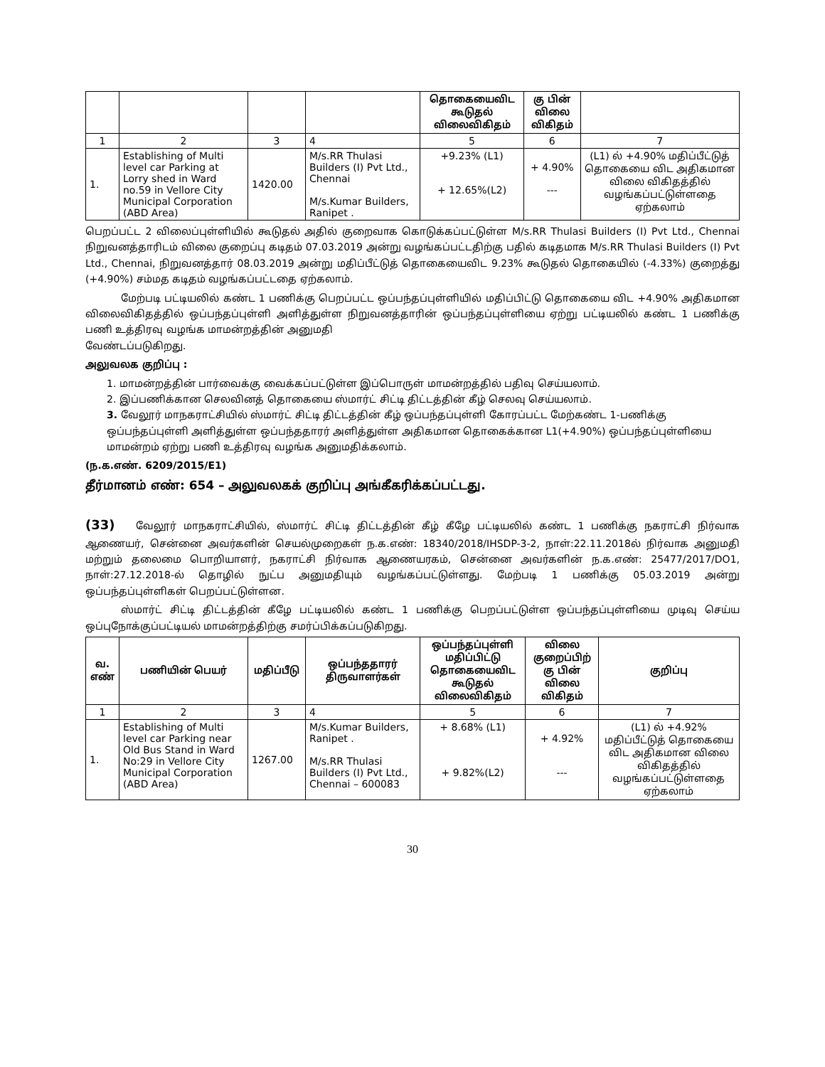| | | | | தொகையைவிட கூடுதல் விலைவிகிதம் | கு பின் விலை விகிதம் | |
| 1 | 2 | 3 | 4 | 5 | 6 | 7 |
| 1. | Establishing of Multi level car Parking at Lorry shed in Ward no.59 in Vellore City Municipal Corporation (ABD Area) | 1420.00 | M/s.RR Thulasi Builders (I) Pvt Ltd., Chennai M/s.Kumar Builders, Ranipet . | +9.23% (L1) + 12.65%(L2) | + 4.90% --- | (L1) ல் +4.90% மதிப்பீட்டுத் தொகையை விட அதிகமான விலை விகிதத்தில் வழங்கப்பட்டுள்ளதை ஏற்கலாம் |
பெறப்பட்ட 2 விலைப்புள்ளியில் கூடுதல் அதில் குறைவாக கொடுக்கப்பட்டுள்ள M/s.RR Thulasi Builders (I) Pvt Ltd., Chennai நிறுவனத்தாரிடம் விலை குறைப்பு கடிதம் 07.03.2019 அன்று வழங்கப்பட்டதிற்கு பதில் கடிதமாக M/s.RR Thulasi Builders (I) Pvt Ltd., Chennai, நிறுவனத்தார் 08.03.2019 அன்று மதிப்பீட்டுத் தொகையைவிட 9.23% கூடுதல் தொகையில் (-4.33%) குறைத்து (+4.90%) சம்மத கடிதம் வழங்கப்பட்டதை ஏற்கலாம்.
மேற்படி பட்டியலில் கண்ட 1 பணிக்கு பெறப்பட்ட ஒப்பந்தப்புள்ளியில் மதிப்பிட்டு தொகையை விட +4.90% அதிகமான விலைவிகிதத்தில் ஒப்பந்தப்புள்ளி அளித்துள்ள நிறுவனத்தாரின் ஒப்பந்தப்புள்ளியை ஏற்று பட்டியலில் கண்ட 1 பணிக்கு பணி உத்திரவு வழங்க மாமன்றத்தின் அனுமதி
வேண்டப்படுகிறது.
அலுவலக குறிப்பு :
1. மாமன்றத்தின் பார்வைக்கு வைக்கப்பட்டுள்ள இப்பொருள் மாமன்றத்தில் பதிவு செய்யலாம்.
2. இப்பணிக்கான செலவினத் தொகையை ஸ்மார்ட் சிட்டி திட்டத்தின் கீழ் செலவு செய்யலாம்.
3. வேலூர் மாநகராட்சியில் ஸ்மார்ட் சிட்டி திட்டத்தின் கீழ் ஒப்பந்தப்புள்ளி கோரப்பட்ட மேற்கண்ட 1-பணிக்கு ஒப்பந்தப்புள்ளி அளித்துள்ள ஒப்பந்ததாரர் அளித்துள்ள அதிகமான தொகைக்கான L1(+4.90%) ஒப்பந்தப்புள்ளியை மாமன்றம் ஏற்று பணி உத்திரவு வழங்க அனுமதிக்கலாம்.
(ந.க.எண். 6209/2015/E1)
தீர்மானம் எண்: 654 – அலுவலகக் குறிப்பு அங்கீகரிக்கப்பட்டது.
(33) வேலூர் மாநகராட்சியில், ஸ்மார்ட் சிட்டி திட்டத்தின் கீழ் கீழே பட்டியலில் கண்ட 1 பணிக்கு நகராட்சி நிர்வாக ஆணையர், சென்னை அவர்களின் செயல்முறைகள் ந.க.எண்: 18340/2018/IHSDP-3-2, நாள்:22.11.2018ல் நிர்வாக அனுமதி மற்றும் தலைமை பொறியாளர், நகராட்சி நிர்வாக ஆணையரகம், சென்னை அவர்களின் ந.க.எண்: 25477/2017/DO1, நாள்:27.12.2018-ல் தொழில் நுட்ப அனுமதியும் வழங்கப்பட்டுள்ளது. மேற்படி 1 பணிக்கு 05.03.2019 அன்று ஒப்பந்தப்புள்ளிகள் பெறப்பட்டுள்ளன.
ஸ்மார்ட் சிட்டி திட்டத்தின் கீழே பட்டியலில் கண்ட 1 பணிக்கு பெறப்பட்டுள்ள ஒப்பந்தப்புள்ளியை முடிவு செய்ய ஒப்புநோக்குப்பட்டியல் மாமன்றத்திற்கு சமர்ப்பிக்கப்படுகிறது.
| வ. எண் | பணியின் பெயர் | மதிப்பீடு | ஒப்பந்ததாரர் திருவாளர்கள் | ஒப்பந்தப்புள்ளி மதிப்பிட்டு தொகையைவிட கூடுதல் விலைவிகிதம் | விலை குறைப்பிற் கு பின் விலை விகிதம் | குறிப்பு |
| --- | --- | --- | --- | --- | --- | --- |
| 1 | 2 | 3 | 4 | 5 | 6 | 7 |
| 1. | Establishing of Multi level car Parking near Old Bus Stand in Ward No:29 in Vellore City Municipal Corporation (ABD Area) | 1267.00 | M/s.Kumar Builders, Ranipet . M/s.RR Thulasi Builders (I) Pvt Ltd., Chennai – 600083 | + 8.68% (L1) + 9.82%(L2) | + 4.92% --- | (L1) ல் +4.92% மதிப்பீட்டுத் தொகையை விட அதிகமான விலை விகிதத்தில் வழங்கப்பட்டுள்ளதை ஏற்கலாம் |
30